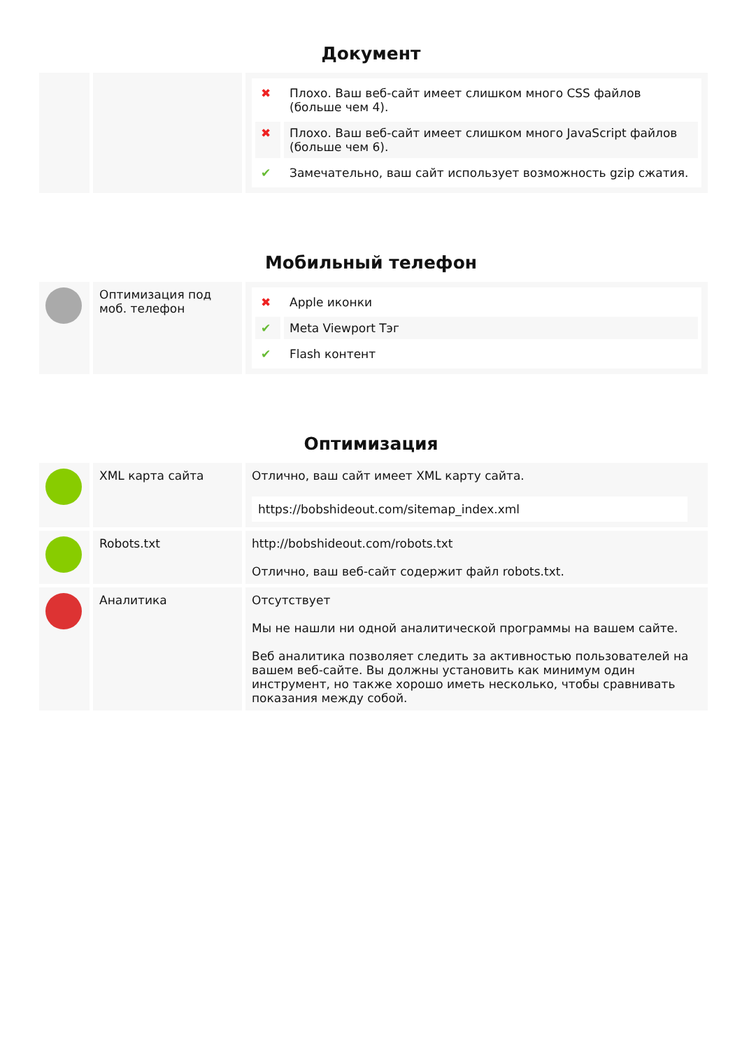Документ
| | | / ✖ / Плохо. Ваш веб-сайт имеет слишком много CSS файлов (больше чем 4). / / ✖ / Плохо. Ваш веб-сайт имеет слишком много JavaScript файлов (больше чем 6). / / ✔ / Замечательно, ваш сайт использует возможность gzip сжатия. / |
Мобильный телефон
| | Оптимизация под моб. телефон | / ✖ / Apple иконки / / ✔ / Meta Viewport Тэг / / ✔ / Flash контент / |
Оптимизация
| | XML карта сайта | Отлично, ваш сайт имеет XML карту сайта. https://bobshideout.com/sitemap_index.xml |
| | Robots.txt | http://bobshideout.com/robots.txt Отлично, ваш веб-сайт содержит файл robots.txt. |
| | Аналитика | Отсутствует Мы не нашли ни одной аналитической программы на вашем сайте. Веб аналитика позволяет следить за активностью пользователей на вашем веб-сайте. Вы должны установить как минимум один инструмент, но также хорошо иметь несколько, чтобы сравнивать показания между собой. |